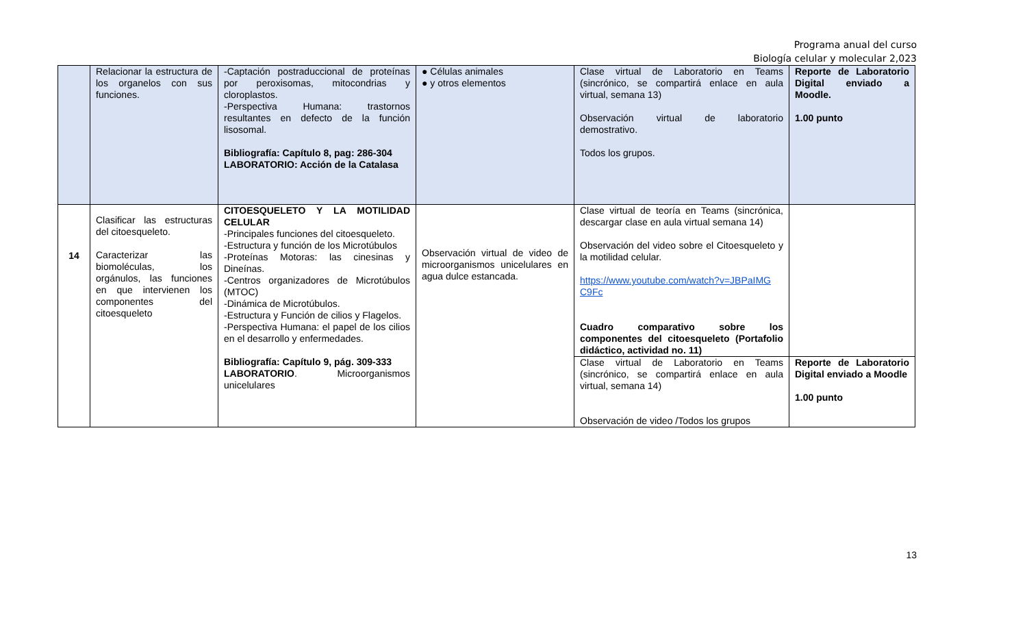Programa anual del curso
Biología celular y molecular 2,023
| | Relacionar la estructura de los organelos con sus funciones. | -Captación postraduccional de proteínas por peroxisomas, mitocondrias y cloroplastos. -Perspectiva Humana: trastornos resultantes en defecto de la función lisosomal. Bibliografía: Capítulo 8, pag: 286-304 LABORATORIO: Acción de la Catalasa | ● Células animales ● y otros elementos | Clase virtual de Laboratorio en Teams (sincrónico, se compartirá enlace en aula virtual, semana 13) Observación virtual de laboratorio demostrativo. Todos los grupos. | Reporte de Laboratorio Digital enviado a Moodle. 1.00 punto |
| 14 | Clasificar las estructuras del citoesqueleto. Caracterizar las biomoléculas, los orgánulos, las funciones en que intervienen los componentes del citoesqueleto | CITOESQUELETO Y LA MOTILIDAD CELULAR -Principales funciones del citoesqueleto. -Estructura y función de los Microtúbulos -Proteínas Motoras: las cinesinas y Dineínas. -Centros organizadores de Microtúbulos (MTOC) -Dinámica de Microtúbulos. -Estructura y Función de cilios y Flagelos. -Perspectiva Humana: el papel de los cilios en el desarrollo y enfermedades. Bibliografía: Capítulo 9, pág. 309-333 LABORATORIO . Microorganismos unicelulares | Observación virtual de video de microorganismos unicelulares en agua dulce estancada. | Clase virtual de teoría en Teams (sincrónica, descargar clase en aula virtual semana 14) Observación del video sobre el Citoesqueleto y la motilidad celular. https://www.youtube.com/watch?v=JBPaIMG C9Fc Cuadro comparativo sobre los componentes del citoesqueleto (Portafolio didáctico, actividad no. 11) | |
| | | | | Clase virtual de Laboratorio en Teams (sincrónico, se compartirá enlace en aula virtual, semana 14) Observación de video /Todos los grupos | Reporte de Laboratorio Digital enviado a Moodle 1.00 punto |
13